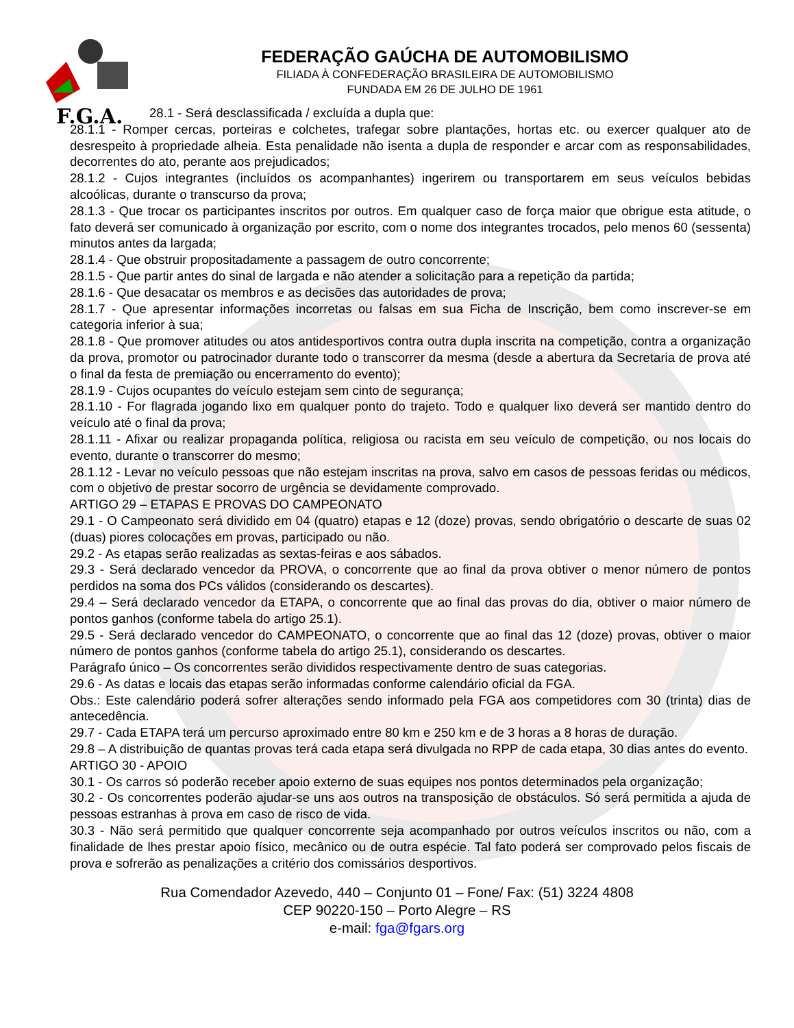F.G.A.
FEDERAÇÃO GAÚCHA DE AUTOMOBILISMO
FILIADA À CONFEDERAÇÃO BRASILEIRA DE AUTOMOBILISMO
FUNDADA EM 26 DE JULHO DE 1961
28.1 - Será desclassificada / excluída a dupla que:
28.1.1 - Romper cercas, porteiras e colchetes, trafegar sobre plantações, hortas etc. ou exercer qualquer ato de desrespeito à propriedade alheia. Esta penalidade não isenta a dupla de responder e arcar com as responsabilidades, decorrentes do ato, perante aos prejudicados;
28.1.2 - Cujos integrantes (incluídos os acompanhantes) ingerirem ou transportarem em seus veículos bebidas alcoólicas, durante o transcurso da prova;
28.1.3 - Que trocar os participantes inscritos por outros. Em qualquer caso de força maior que obrigue esta atitude, o fato deverá ser comunicado à organização por escrito, com o nome dos integrantes trocados, pelo menos 60 (sessenta) minutos antes da largada;
28.1.4 - Que obstruir propositadamente a passagem de outro concorrente;
28.1.5 - Que partir antes do sinal de largada e não atender a solicitação para a repetição da partida;
28.1.6 - Que desacatar os membros e as decisões das autoridades de prova;
28.1.7 - Que apresentar informações incorretas ou falsas em sua Ficha de Inscrição, bem como inscrever-se em categoria inferior à sua;
28.1.8 - Que promover atitudes ou atos antidesportivos contra outra dupla inscrita na competição, contra a organização da prova, promotor ou patrocinador durante todo o transcorrer da mesma (desde a abertura da Secretaria de prova até o final da festa de premiação ou encerramento do evento);
28.1.9 - Cujos ocupantes do veículo estejam sem cinto de segurança;
28.1.10 - For flagrada jogando lixo em qualquer ponto do trajeto. Todo e qualquer lixo deverá ser mantido dentro do veículo até o final da prova;
28.1.11 - Afixar ou realizar propaganda política, religiosa ou racista em seu veículo de competição, ou nos locais do evento, durante o transcorrer do mesmo;
28.1.12 - Levar no veículo pessoas que não estejam inscritas na prova, salvo em casos de pessoas feridas ou médicos, com o objetivo de prestar socorro de urgência se devidamente comprovado.
ARTIGO 29 – ETAPAS E PROVAS DO CAMPEONATO
29.1 - O Campeonato será dividido em 04 (quatro) etapas e 12 (doze) provas, sendo obrigatório o descarte de suas 02 (duas) piores colocações em provas, participado ou não.
29.2 - As etapas serão realizadas as sextas-feiras e aos sábados.
29.3 - Será declarado vencedor da PROVA, o concorrente que ao final da prova obtiver o menor número de pontos perdidos na soma dos PCs válidos (considerando os descartes).
29.4 – Será declarado vencedor da ETAPA, o concorrente que ao final das provas do dia, obtiver o maior número de pontos ganhos (conforme tabela do artigo 25.1).
29.5 - Será declarado vencedor do CAMPEONATO, o concorrente que ao final das 12 (doze) provas, obtiver o maior número de pontos ganhos (conforme tabela do artigo 25.1), considerando os descartes.
Parágrafo único – Os concorrentes serão divididos respectivamente dentro de suas categorias.
29.6 - As datas e locais das etapas serão informadas conforme calendário oficial da FGA.
Obs.: Este calendário poderá sofrer alterações sendo informado pela FGA aos competidores com 30 (trinta) dias de antecedência.
29.7 - Cada ETAPA terá um percurso aproximado entre 80 km e 250 km e de 3 horas a 8 horas de duração.
29.8 – A distribuição de quantas provas terá cada etapa será divulgada no RPP de cada etapa, 30 dias antes do evento.
ARTIGO 30 - APOIO
30.1 - Os carros só poderão receber apoio externo de suas equipes nos pontos determinados pela organização;
30.2 - Os concorrentes poderão ajudar-se uns aos outros na transposição de obstáculos. Só será permitida a ajuda de pessoas estranhas à prova em caso de risco de vida.
30.3 - Não será permitido que qualquer concorrente seja acompanhado por outros veículos inscritos ou não, com a finalidade de lhes prestar apoio físico, mecânico ou de outra espécie. Tal fato poderá ser comprovado pelos fiscais de prova e sofrerão as penalizações a critério dos comissários desportivos.
Rua Comendador Azevedo, 440 – Conjunto 01 – Fone/ Fax: (51) 3224 4808
CEP 90220-150 – Porto Alegre – RS
e-mail: fga@fgars.org